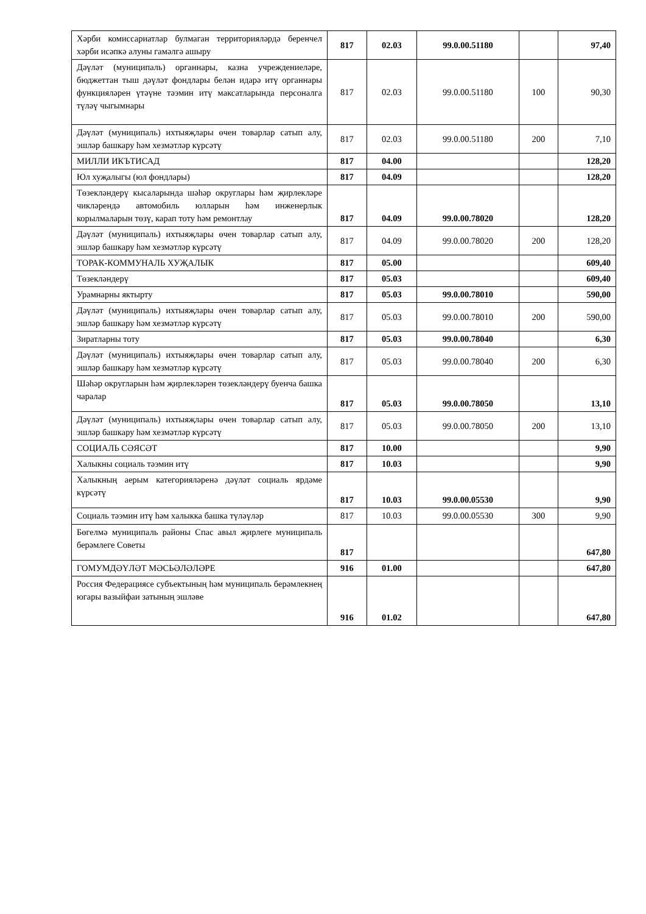| Хәрби комиссариатлар булмаган территорияләрдә беренчел хәрби исәпкә алуны гамәлгә ашыру | 817 | 02.03 | 99.0.00.51180 | | 97,40 |
| Дәүләт (муниципаль) органнары, казна учреждениеләре, бюджеттан тыш дәүләт фондлары белән идарә итү органнары функцияләрен үтәүне тәэмин итү максатларында персоналга түләү чыгымнары | 817 | 02.03 | 99.0.00.51180 | 100 | 90,30 |
| Дәүләт (муниципаль) ихтыяҗлары өчен товарлар сатып алу, эшләр башкару һәм хезмәтләр күрсәтү | 817 | 02.03 | 99.0.00.51180 | 200 | 7,10 |
| МИЛЛИ ИКЪТИСАД | 817 | 04.00 | | | 128,20 |
| Юл хуҗалыгы (юл фондлары) | 817 | 04.09 | | | 128,20 |
| Төзекләндерү кысаларында шәһәр округлары һәм җирлекләре чикләрендә автомобиль юлларын һәм инженерлык корылмаларын төзү, карап тоту һәм ремонтлау | 817 | 04.09 | 99.0.00.78020 | | 128,20 |
| Дәүләт (муниципаль) ихтыяҗлары өчен товарлар сатып алу, эшләр башкару һәм хезмәтләр күрсәтү | 817 | 04.09 | 99.0.00.78020 | 200 | 128,20 |
| ТОРАК-КОММУНАЛЬ ХУҖАЛЫК | 817 | 05.00 | | | 609,40 |
| Төзекләндерү | 817 | 05.03 | | | 609,40 |
| Урамнарны яктырту | 817 | 05.03 | 99.0.00.78010 | | 590,00 |
| Дәүләт (муниципаль) ихтыяҗлары өчен товарлар сатып алу, эшләр башкару һәм хезмәтләр күрсәтү | 817 | 05.03 | 99.0.00.78010 | 200 | 590,00 |
| Зиратларны тоту | 817 | 05.03 | 99.0.00.78040 | | 6,30 |
| Дәүләт (муниципаль) ихтыяҗлары өчен товарлар сатып алу, эшләр башкару һәм хезмәтләр күрсәтү | 817 | 05.03 | 99.0.00.78040 | 200 | 6,30 |
| Шәһәр округларын һәм җирлекләрен төзекләндерү буенча башка чаралар | 817 | 05.03 | 99.0.00.78050 | | 13,10 |
| Дәүләт (муниципаль) ихтыяҗлары өчен товарлар сатып алу, эшләр башкару һәм хезмәтләр күрсәтү | 817 | 05.03 | 99.0.00.78050 | 200 | 13,10 |
| СОЦИАЛЬ СӘЯСӘТ | 817 | 10.00 | | | 9,90 |
| Халыкны социаль тәэмин итү | 817 | 10.03 | | | 9,90 |
| Халыкның аерым категорияләренә дәүләт социаль ярдәме күрсәтү | 817 | 10.03 | 99.0.00.05530 | | 9,90 |
| Социаль тәэмин итү һәм халыкка башка түләүләр | 817 | 10.03 | 99.0.00.05530 | 300 | 9,90 |
| Бөгелмә муниципаль районы Спас авыл җирлеге муниципаль берәмлеге Советы | 817 | | | | 647,80 |
| ГОМУМДӘҮЛӘТ МӘСЬӘЛӘЛӘРЕ | 916 | 01.00 | | | 647,80 |
| Россия Федерациясе субъектының һәм муниципаль берәмлекнең югары вазыйфаи затының эшләве | 916 | 01.02 | | | 647,80 |